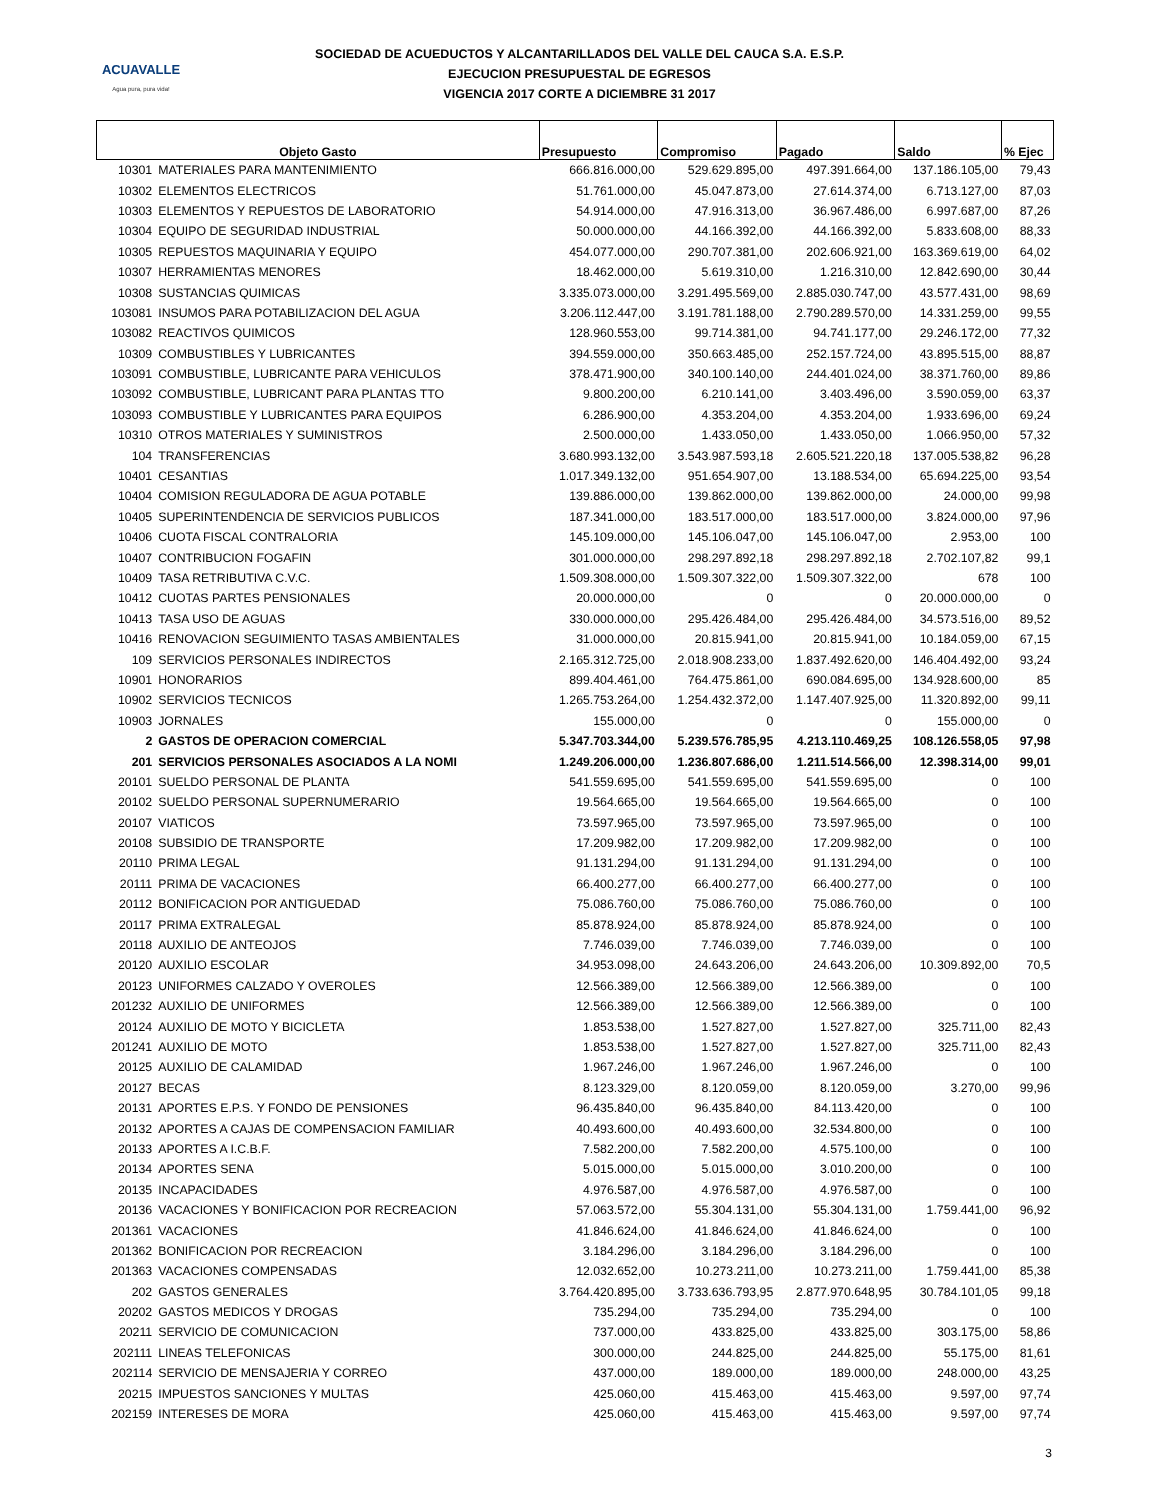ACUAVALLE
Agua pura, pura vida!
SOCIEDAD DE ACUEDUCTOS Y ALCANTARILLADOS DEL VALLE DEL CAUCA S.A. E.S.P.
EJECUCION PRESUPUESTAL DE EGRESOS
VIGENCIA 2017 CORTE A DICIEMBRE 31 2017
| Objeto Gasto | | Presupuesto | Compromiso | Pagado | Saldo | % Ejec |
| --- | --- | --- | --- | --- | --- | --- |
| 10301 | MATERIALES PARA MANTENIMIENTO | 666.816.000,00 | 529.629.895,00 | 497.391.664,00 | 137.186.105,00 | 79,43 |
| 10302 | ELEMENTOS ELECTRICOS | 51.761.000,00 | 45.047.873,00 | 27.614.374,00 | 6.713.127,00 | 87,03 |
| 10303 | ELEMENTOS Y REPUESTOS DE LABORATORIO | 54.914.000,00 | 47.916.313,00 | 36.967.486,00 | 6.997.687,00 | 87,26 |
| 10304 | EQUIPO DE SEGURIDAD INDUSTRIAL | 50.000.000,00 | 44.166.392,00 | 44.166.392,00 | 5.833.608,00 | 88,33 |
| 10305 | REPUESTOS MAQUINARIA Y EQUIPO | 454.077.000,00 | 290.707.381,00 | 202.606.921,00 | 163.369.619,00 | 64,02 |
| 10307 | HERRAMIENTAS MENORES | 18.462.000,00 | 5.619.310,00 | 1.216.310,00 | 12.842.690,00 | 30,44 |
| 10308 | SUSTANCIAS QUIMICAS | 3.335.073.000,00 | 3.291.495.569,00 | 2.885.030.747,00 | 43.577.431,00 | 98,69 |
| 103081 | INSUMOS PARA POTABILIZACION DEL AGUA | 3.206.112.447,00 | 3.191.781.188,00 | 2.790.289.570,00 | 14.331.259,00 | 99,55 |
| 103082 | REACTIVOS QUIMICOS | 128.960.553,00 | 99.714.381,00 | 94.741.177,00 | 29.246.172,00 | 77,32 |
| 10309 | COMBUSTIBLES Y LUBRICANTES | 394.559.000,00 | 350.663.485,00 | 252.157.724,00 | 43.895.515,00 | 88,87 |
| 103091 | COMBUSTIBLE, LUBRICANTE PARA VEHICULOS | 378.471.900,00 | 340.100.140,00 | 244.401.024,00 | 38.371.760,00 | 89,86 |
| 103092 | COMBUSTIBLE, LUBRICANT PARA PLANTAS TTO | 9.800.200,00 | 6.210.141,00 | 3.403.496,00 | 3.590.059,00 | 63,37 |
| 103093 | COMBUSTIBLE Y LUBRICANTES PARA EQUIPOS | 6.286.900,00 | 4.353.204,00 | 4.353.204,00 | 1.933.696,00 | 69,24 |
| 10310 | OTROS MATERIALES Y SUMINISTROS | 2.500.000,00 | 1.433.050,00 | 1.433.050,00 | 1.066.950,00 | 57,32 |
| 104 | TRANSFERENCIAS | 3.680.993.132,00 | 3.543.987.593,18 | 2.605.521.220,18 | 137.005.538,82 | 96,28 |
| 10401 | CESANTIAS | 1.017.349.132,00 | 951.654.907,00 | 13.188.534,00 | 65.694.225,00 | 93,54 |
| 10404 | COMISION REGULADORA DE AGUA POTABLE | 139.886.000,00 | 139.862.000,00 | 139.862.000,00 | 24.000,00 | 99,98 |
| 10405 | SUPERINTENDENCIA DE SERVICIOS PUBLICOS | 187.341.000,00 | 183.517.000,00 | 183.517.000,00 | 3.824.000,00 | 97,96 |
| 10406 | CUOTA FISCAL CONTRALORIA | 145.109.000,00 | 145.106.047,00 | 145.106.047,00 | 2.953,00 | 100 |
| 10407 | CONTRIBUCION FOGAFIN | 301.000.000,00 | 298.297.892,18 | 298.297.892,18 | 2.702.107,82 | 99,1 |
| 10409 | TASA RETRIBUTIVA C.V.C. | 1.509.308.000,00 | 1.509.307.322,00 | 1.509.307.322,00 | 678 | 100 |
| 10412 | CUOTAS PARTES PENSIONALES | 20.000.000,00 | 0 | 0 | 20.000.000,00 | 0 |
| 10413 | TASA USO DE AGUAS | 330.000.000,00 | 295.426.484,00 | 295.426.484,00 | 34.573.516,00 | 89,52 |
| 10416 | RENOVACION SEGUIMIENTO TASAS AMBIENTALES | 31.000.000,00 | 20.815.941,00 | 20.815.941,00 | 10.184.059,00 | 67,15 |
| 109 | SERVICIOS PERSONALES INDIRECTOS | 2.165.312.725,00 | 2.018.908.233,00 | 1.837.492.620,00 | 146.404.492,00 | 93,24 |
| 10901 | HONORARIOS | 899.404.461,00 | 764.475.861,00 | 690.084.695,00 | 134.928.600,00 | 85 |
| 10902 | SERVICIOS TECNICOS | 1.265.753.264,00 | 1.254.432.372,00 | 1.147.407.925,00 | 11.320.892,00 | 99,11 |
| 10903 | JORNALES | 155.000,00 | 0 | 0 | 155.000,00 | 0 |
| 2 | GASTOS DE OPERACION COMERCIAL | 5.347.703.344,00 | 5.239.576.785,95 | 4.213.110.469,25 | 108.126.558,05 | 97,98 |
| 201 | SERVICIOS PERSONALES ASOCIADOS A LA NOMI | 1.249.206.000,00 | 1.236.807.686,00 | 1.211.514.566,00 | 12.398.314,00 | 99,01 |
| 20101 | SUELDO PERSONAL DE PLANTA | 541.559.695,00 | 541.559.695,00 | 541.559.695,00 | 0 | 100 |
| 20102 | SUELDO PERSONAL SUPERNUMERARIO | 19.564.665,00 | 19.564.665,00 | 19.564.665,00 | 0 | 100 |
| 20107 | VIATICOS | 73.597.965,00 | 73.597.965,00 | 73.597.965,00 | 0 | 100 |
| 20108 | SUBSIDIO DE TRANSPORTE | 17.209.982,00 | 17.209.982,00 | 17.209.982,00 | 0 | 100 |
| 20110 | PRIMA LEGAL | 91.131.294,00 | 91.131.294,00 | 91.131.294,00 | 0 | 100 |
| 20111 | PRIMA DE VACACIONES | 66.400.277,00 | 66.400.277,00 | 66.400.277,00 | 0 | 100 |
| 20112 | BONIFICACION POR ANTIGUEDAD | 75.086.760,00 | 75.086.760,00 | 75.086.760,00 | 0 | 100 |
| 20117 | PRIMA EXTRALEGAL | 85.878.924,00 | 85.878.924,00 | 85.878.924,00 | 0 | 100 |
| 20118 | AUXILIO DE ANTEOJOS | 7.746.039,00 | 7.746.039,00 | 7.746.039,00 | 0 | 100 |
| 20120 | AUXILIO ESCOLAR | 34.953.098,00 | 24.643.206,00 | 24.643.206,00 | 10.309.892,00 | 70,5 |
| 20123 | UNIFORMES CALZADO Y OVEROLES | 12.566.389,00 | 12.566.389,00 | 12.566.389,00 | 0 | 100 |
| 201232 | AUXILIO DE UNIFORMES | 12.566.389,00 | 12.566.389,00 | 12.566.389,00 | 0 | 100 |
| 20124 | AUXILIO DE MOTO Y BICICLETA | 1.853.538,00 | 1.527.827,00 | 1.527.827,00 | 325.711,00 | 82,43 |
| 201241 | AUXILIO DE MOTO | 1.853.538,00 | 1.527.827,00 | 1.527.827,00 | 325.711,00 | 82,43 |
| 20125 | AUXILIO DE CALAMIDAD | 1.967.246,00 | 1.967.246,00 | 1.967.246,00 | 0 | 100 |
| 20127 | BECAS | 8.123.329,00 | 8.120.059,00 | 8.120.059,00 | 3.270,00 | 99,96 |
| 20131 | APORTES E.P.S. Y FONDO DE PENSIONES | 96.435.840,00 | 96.435.840,00 | 84.113.420,00 | 0 | 100 |
| 20132 | APORTES A CAJAS DE COMPENSACION FAMILIAR | 40.493.600,00 | 40.493.600,00 | 32.534.800,00 | 0 | 100 |
| 20133 | APORTES A I.C.B.F. | 7.582.200,00 | 7.582.200,00 | 4.575.100,00 | 0 | 100 |
| 20134 | APORTES SENA | 5.015.000,00 | 5.015.000,00 | 3.010.200,00 | 0 | 100 |
| 20135 | INCAPACIDADES | 4.976.587,00 | 4.976.587,00 | 4.976.587,00 | 0 | 100 |
| 20136 | VACACIONES Y BONIFICACION POR RECREACION | 57.063.572,00 | 55.304.131,00 | 55.304.131,00 | 1.759.441,00 | 96,92 |
| 201361 | VACACIONES | 41.846.624,00 | 41.846.624,00 | 41.846.624,00 | 0 | 100 |
| 201362 | BONIFICACION POR RECREACION | 3.184.296,00 | 3.184.296,00 | 3.184.296,00 | 0 | 100 |
| 201363 | VACACIONES COMPENSADAS | 12.032.652,00 | 10.273.211,00 | 10.273.211,00 | 1.759.441,00 | 85,38 |
| 202 | GASTOS GENERALES | 3.764.420.895,00 | 3.733.636.793,95 | 2.877.970.648,95 | 30.784.101,05 | 99,18 |
| 20202 | GASTOS MEDICOS Y DROGAS | 735.294,00 | 735.294,00 | 735.294,00 | 0 | 100 |
| 20211 | SERVICIO DE COMUNICACION | 737.000,00 | 433.825,00 | 433.825,00 | 303.175,00 | 58,86 |
| 202111 | LINEAS TELEFONICAS | 300.000,00 | 244.825,00 | 244.825,00 | 55.175,00 | 81,61 |
| 202114 | SERVICIO DE MENSAJERIA Y CORREO | 437.000,00 | 189.000,00 | 189.000,00 | 248.000,00 | 43,25 |
| 20215 | IMPUESTOS SANCIONES Y MULTAS | 425.060,00 | 415.463,00 | 415.463,00 | 9.597,00 | 97,74 |
| 202159 | INTERESES DE MORA | 425.060,00 | 415.463,00 | 415.463,00 | 9.597,00 | 97,74 |
3